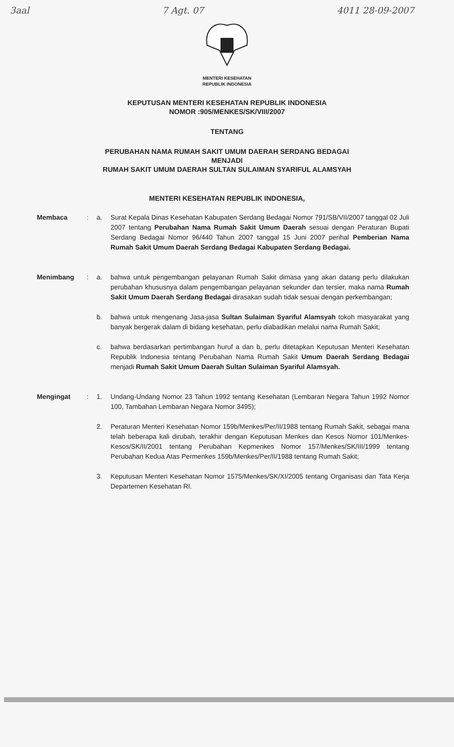3aal 7 Agt. 07 4011 28-09-2007
MENTERI KESEHATAN
REPUBLIK INDONESIA
KEPUTUSAN MENTERI KESEHATAN REPUBLIK INDONESIA
NOMOR :905/MENKES/SK/VIII/2007
TENTANG
PERUBAHAN NAMA RUMAH SAKIT UMUM DAERAH SERDANG BEDAGAI
MENJADI
RUMAH SAKIT UMUM DAERAH SULTAN SULAIMAN SYARIFUL ALAMSYAH
MENTERI KESEHATAN REPUBLIK INDONESIA,
Membaca : a. Surat Kepala Dinas Kesehatan Kabupaten Serdang Bedagai Nomor 791/SB/VII/2007 tanggal 02 Juli 2007 tentang Perubahan Nama Rumah Sakit Umum Daerah sesuai dengan Peraturan Bupati Serdang Bedagai Nomor 96/440 Tahun 2007 tanggal 15 Juni 2007 perihal Pemberian Nama Rumah Sakit Umum Daerah Serdang Bedagai Kabupaten Serdang Bedagai.
Menimbang : a. bahwa untuk pengembangan pelayanan Rumah Sakit dimasa yang akan datang perlu dilakukan perubahan khususnya dalam pengembangan pelayanan sekunder dan tersier, maka nama Rumah Sakit Umum Daerah Serdang Bedagai dirasakan sudah tidak sesuai dengan perkembangan;
b. bahwa untuk mengenang Jasa-jasa Sultan Sulaiman Syariful Alamsyah tokoh masyarakat yang banyak bergerak dalam di bidang kesehatan, perlu diabadikan melalui nama Rumah Sakit;
c. bahwa berdasarkan pertimbangan huruf a dan b, perlu ditetapkan Keputusan Menteri Kesehatan Republik Indonesia tentang Perubahan Nama Rumah Sakit Umum Daerah Serdang Bedagai menjadi Rumah Sakit Umum Daerah Sultan Sulaiman Syariful Alamsyah.
Mengingat : 1. Undang-Undang Nomor 23 Tahun 1992 tentang Kesehatan (Lembaran Negara Tahun 1992 Nomor 100, Tambahan Lembaran Negara Nomor 3495);
2. Peraturan Menteri Kesehatan Nomor 159b/Menkes/Per/II/1988 tentang Rumah Sakit, sebagai mana telah beberapa kali dirubah, terakhir dengan Keputusan Menkes dan Kesos Nomor 101/Menkes-Kesos/SK/II/2001 tentang Perubahan Kepmenkes Nomor 157/Menkes/SK/III/1999 tentang Perubahan Kedua Atas Permenkes 159b/Menkes/Per/II/1988 tentang Rumah Sakit;
3. Keputusan Menteri Kesehatan Nomor 1575/Menkes/SK/XI/2005 tentang Organisasi dan Tata Kerja Departemen Kesehatan RI.